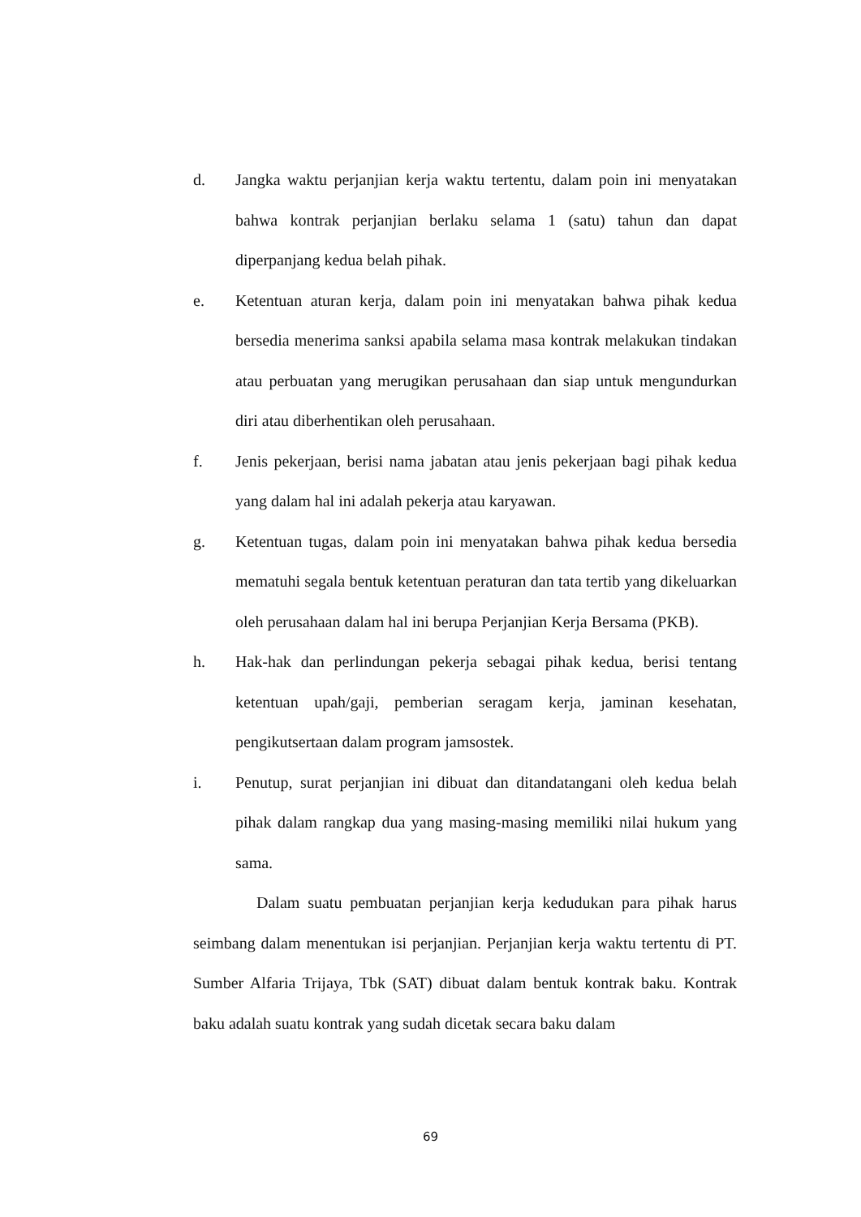d. Jangka waktu perjanjian kerja waktu tertentu, dalam poin ini menyatakan bahwa kontrak perjanjian berlaku selama 1 (satu) tahun dan dapat diperpanjang kedua belah pihak.
e. Ketentuan aturan kerja, dalam poin ini menyatakan bahwa pihak kedua bersedia menerima sanksi apabila selama masa kontrak melakukan tindakan atau perbuatan yang merugikan perusahaan dan siap untuk mengundurkan diri atau diberhentikan oleh perusahaan.
f. Jenis pekerjaan, berisi nama jabatan atau jenis pekerjaan bagi pihak kedua yang dalam hal ini adalah pekerja atau karyawan.
g. Ketentuan tugas, dalam poin ini menyatakan bahwa pihak kedua bersedia mematuhi segala bentuk ketentuan peraturan dan tata tertib yang dikeluarkan oleh perusahaan dalam hal ini berupa Perjanjian Kerja Bersama (PKB).
h. Hak-hak dan perlindungan pekerja sebagai pihak kedua, berisi tentang ketentuan upah/gaji, pemberian seragam kerja, jaminan kesehatan, pengikutsertaan dalam program jamsostek.
i. Penutup, surat perjanjian ini dibuat dan ditandatangani oleh kedua belah pihak dalam rangkap dua yang masing-masing memiliki nilai hukum yang sama.
Dalam suatu pembuatan perjanjian kerja kedudukan para pihak harus seimbang dalam menentukan isi perjanjian. Perjanjian kerja waktu tertentu di PT. Sumber Alfaria Trijaya, Tbk (SAT) dibuat dalam bentuk kontrak baku. Kontrak baku adalah suatu kontrak yang sudah dicetak secara baku dalam
69